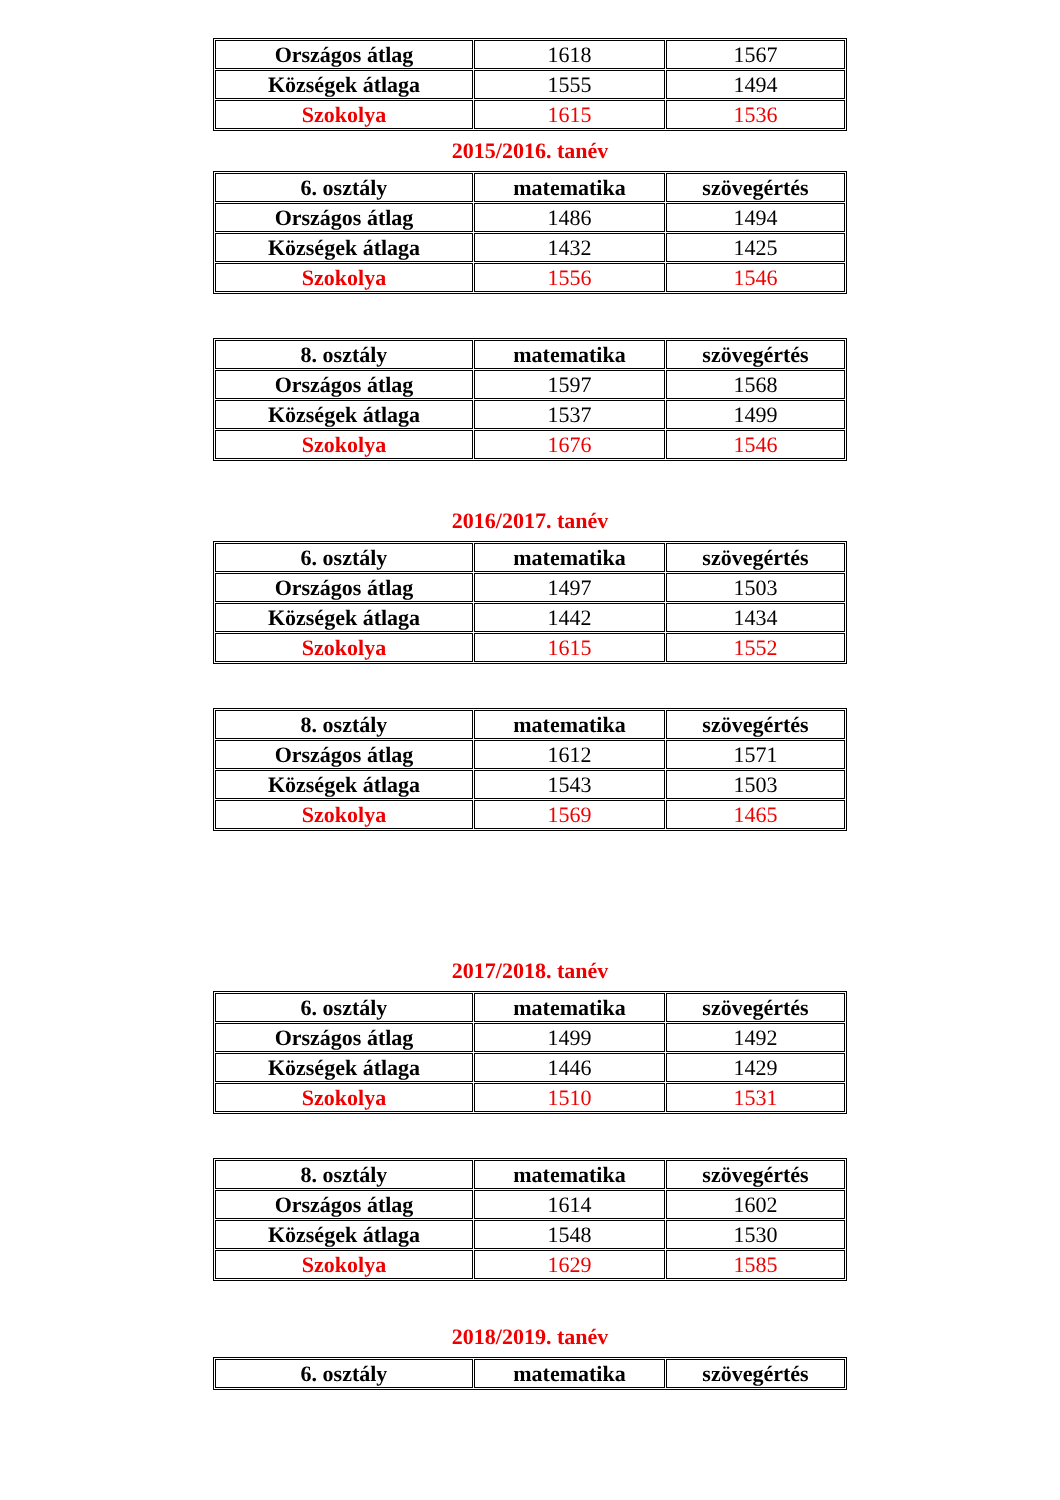| Országos átlag | 1618 | 1567 |
| Községek átlaga | 1555 | 1494 |
| Szokolya | 1615 | 1536 |
2015/2016. tanév
| 6. osztály | matematika | szövegértés |
| Országos átlag | 1486 | 1494 |
| Községek átlaga | 1432 | 1425 |
| Szokolya | 1556 | 1546 |
| 8. osztály | matematika | szövegértés |
| Országos átlag | 1597 | 1568 |
| Községek átlaga | 1537 | 1499 |
| Szokolya | 1676 | 1546 |
2016/2017. tanév
| 6. osztály | matematika | szövegértés |
| Országos átlag | 1497 | 1503 |
| Községek átlaga | 1442 | 1434 |
| Szokolya | 1615 | 1552 |
| 8. osztály | matematika | szövegértés |
| Országos átlag | 1612 | 1571 |
| Községek átlaga | 1543 | 1503 |
| Szokolya | 1569 | 1465 |
2017/2018. tanév
| 6. osztály | matematika | szövegértés |
| Országos átlag | 1499 | 1492 |
| Községek átlaga | 1446 | 1429 |
| Szokolya | 1510 | 1531 |
| 8. osztály | matematika | szövegértés |
| Országos átlag | 1614 | 1602 |
| Községek átlaga | 1548 | 1530 |
| Szokolya | 1629 | 1585 |
2018/2019. tanév
| 6. osztály | matematika | szövegértés |